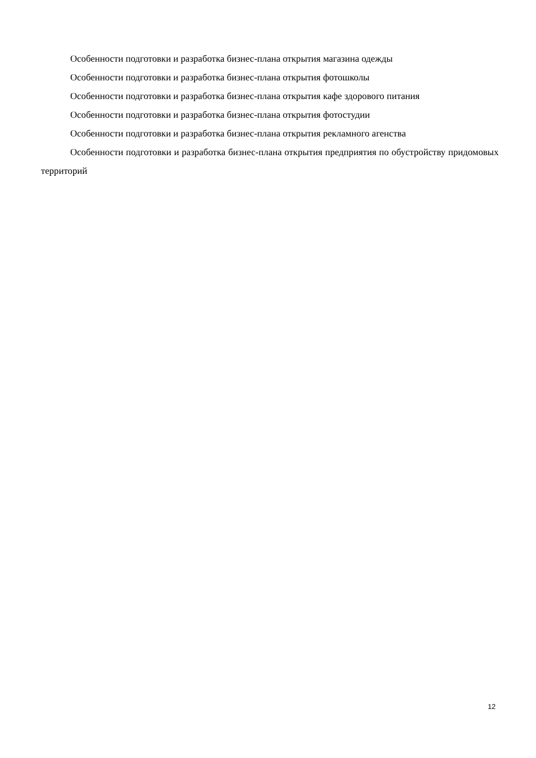Особенности подготовки и разработка бизнес-плана открытия магазина одежды
Особенности подготовки и разработка бизнес-плана открытия фотошколы
Особенности подготовки и разработка бизнес-плана открытия кафе здорового питания
Особенности подготовки и разработка бизнес-плана открытия фотостудии
Особенности подготовки и разработка бизнес-плана открытия рекламного агенства
Особенности подготовки и разработка бизнес-плана открытия предприятия по обустройству придомовых территорий
12